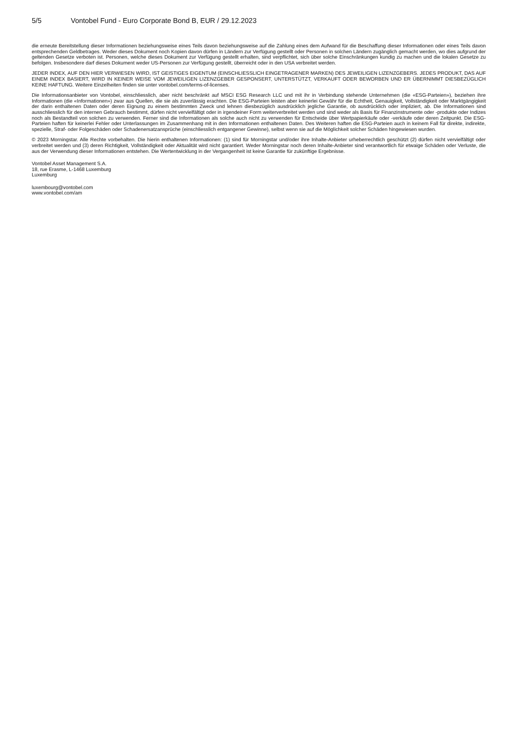5/5 Vontobel Fund - Euro Corporate Bond B, EUR / 29.12.2023
die erneute Bereitstellung dieser Informationen beziehungsweise eines Teils davon beziehungsweise auf die Zahlung eines dem Aufwand für die Beschaffung dieser Informationen oder eines Teils davon entsprechenden Geldbetrages. Weder dieses Dokument noch Kopien davon dürfen in Ländern zur Verfügung gestellt oder Personen in solchen Ländern zugänglich gemacht werden, wo dies aufgrund der geltenden Gesetze verboten ist. Personen, welche dieses Dokument zur Verfügung gestellt erhalten, sind verpflichtet, sich über solche Einschränkungen kundig zu machen und die lokalen Gesetze zu befolgen. Insbesondere darf dieses Dokument weder US-Personen zur Verfügung gestellt, überreicht oder in den USA verbreitet werden.
JEDER INDEX, AUF DEN HIER VERWIESEN WIRD, IST GEISTIGES EIGENTUM (EINSCHLIESSLICH EINGETRAGENER MARKEN) DES JEWEILIGEN LIZENZGEBERS. JEDES PRODUKT, DAS AUF EINEM INDEX BASIERT, WIRD IN KEINER WEISE VOM JEWEILIGEN LIZENZGEBER GESPONSERT, UNTERSTÜTZT, VERKAUFT ODER BEWORBEN UND ER ÜBERNIMMT DIESBEZÜGLICH KEINE HAFTUNG. Weitere Einzelheiten finden sie unter vontobel.com/terms-of-licenses.
Die Informationsanbieter von Vontobel, einschliesslich, aber nicht beschränkt auf MSCI ESG Research LLC und mit ihr in Verbindung stehende Unternehmen (die «ESG-Parteien»), beziehen ihre Informationen (die «Informationen») zwar aus Quellen, die sie als zuverlässig erachten. Die ESG-Parteien leisten aber keinerlei Gewähr für die Echtheit, Genauigkeit, Vollständigkeit oder Marktgängigkeit der darin enthaltenen Daten oder deren Eignung zu einem bestimmten Zweck und lehnen diesbezüglich ausdrücklich jegliche Garantie, ob ausdrücklich oder impliziert, ab. Die Informationen sind ausschliesslich für den internen Gebrauch bestimmt, dürfen nicht vervielfältigt oder in irgendeiner Form weiterverbreitet werden und sind weder als Basis für Finanzinstrumente oder -produkte oder Indizes noch als Bestandteil von solchen zu verwenden. Ferner sind die Informationen als solche auch nicht zu verwenden für Entscheide über Wertpapierkäufe oder -verkäufe oder deren Zeitpunkt. Die ESG-Parteien haften für keinerlei Fehler oder Unterlassungen im Zusammenhang mit in den Informationen enthaltenen Daten. Des Weiteren haften die ESG-Parteien auch in keinem Fall für direkte, indirekte, spezielle, Straf- oder Folgeschäden oder Schadenersatzansprüche (einschliesslich entgangener Gewinne), selbst wenn sie auf die Möglichkeit solcher Schäden hingewiesen wurden.
© 2023 Morningstar. Alle Rechte vorbehalten. Die hierin enthaltenen Informationen: (1) sind für Morningstar und/oder ihre Inhalte-Anbieter urheberrechtlich geschützt (2) dürfen nicht vervielfältigt oder verbreitet werden und (3) deren Richtigkeit, Vollständigkeit oder Aktualität wird nicht garantiert. Weder Morningstar noch deren Inhalte-Anbieter sind verantwortlich für etwaige Schäden oder Verluste, die aus der Verwendung dieser Informationen entstehen. Die Wertentwicklung in der Vergangenheit ist keine Garantie für zukünftige Ergebnisse.
Vontobel Asset Management S.A.
18, rue Erasme, L-1468 Luxemburg
Luxemburg
luxembourg@vontobel.com
www.vontobel.com/am